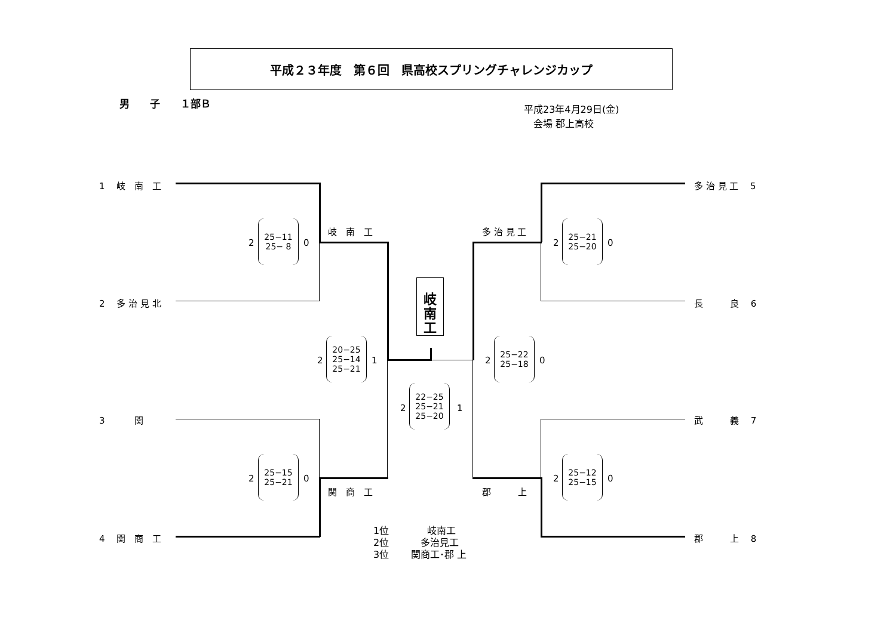平成２３年度　第６回　県高校スプリングチャレンジカップ
男　　子　　１部Ｂ
平成23年4月29日(金)
　会場 郡上高校
1　 岐　南　工
2　 多 治 見 北
3　　　 関
4　 関　商　工
多 治 見 工　 5
長　　　良　 6
武　　　義　 7
郡　　　上　 8
岐　南　工
関　商　工
多 治 見 工
郡　　　上
岐
南
工
2
25−11
25− 8
0
2
25−15
25−21
0
2
20−25
25−14
25−21
1
2
22−25
25−21
25−20
1
2
25−22
25−18
0
2
25−21
25−20
0
2
25−12
25−15
0
1位　　　　岐南工
2位　　　 多治見工
3位　　 関商工･郡 上